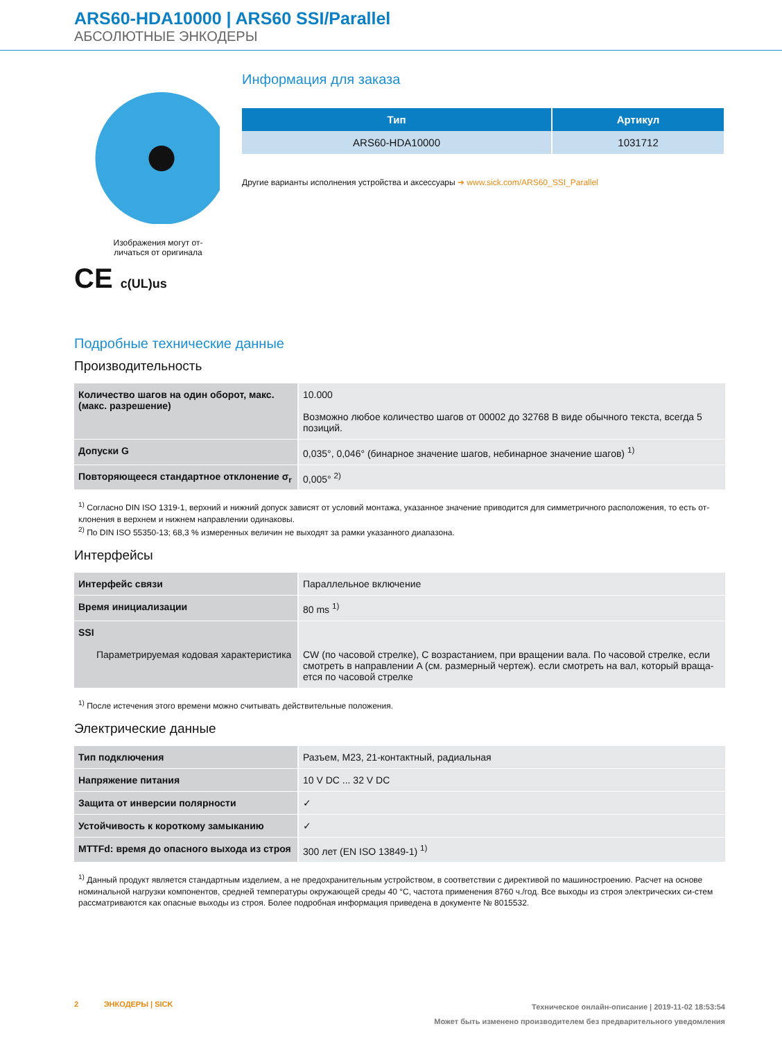ARS60-HDA10000 | ARS60 SSI/Parallel
АБСОЛЮТНЫЕ ЭНКОДЕРЫ
Изображения могут от-
личаться от оригинала
CE c(UL)us
Информация для заказа
| Тип | Артикул |
| --- | --- |
| ARS60-HDA10000 | 1031712 |
Другие варианты исполнения устройства и аксессуары ➔ www.sick.com/ARS60_SSI_Parallel
Подробные технические данные
Производительность
| Количество шагов на один оборот, макс. (макс. разрешение) | 10.000 Возможно любое количество шагов от 00002 до 32768 В виде обычного текста, всегда 5 позиций. |
| Допуски G | 0,035°, 0,046° (бинарное значение шагов, небинарное значение шагов) <sup>1)</sup> |
| Повторяющееся стандартное отклонение σ<sub>r</sub> | 0,005° <sup>2)</sup> |
<sup>1)</sup> Согласно DIN ISO 1319-1, верхний и нижний допуск зависят от условий монтажа, указанное значение приводится для симметричного расположения, то есть от-клонения в верхнем и нижнем направлении одинаковы.
<sup>2)</sup> По DIN ISO 55350-13; 68,3 % измеренных величин не выходят за рамки указанного диапазона.
Интерфейсы
| Интерфейс связи | Параллельное включение |
| Время инициализации | 80 ms <sup>1)</sup> |
| SSI Параметрируемая кодовая характеристика | CW (по часовой стрелке), С возрастанием, при вращении вала. По часовой стрелке, если смотреть в направлении A (см. размерный чертеж). если смотреть на вал, который враща-ется по часовой стрелке |
<sup>1)</sup> После истечения этого времени можно считывать действительные положения.
Электрические данные
| Тип подключения | Разъем, M23, 21-контактный, радиальная |
| Напряжение питания | 10 V DC ... 32 V DC |
| Защита от инверсии полярности | ✓ |
| Устойчивость к короткому замыканию | ✓ |
| MTTFd: время до опасного выхода из строя | 300 лет (EN ISO 13849-1) <sup>1)</sup> |
<sup>1)</sup> Данный продукт является стандартным изделием, а не предохранительным устройством, в соответствии с директивой по машиностроению. Расчет на основе номинальной нагрузки компонентов, средней температуры окружающей среды 40 °C, частота применения 8760 ч./год. Все выходы из строя электрических си-стем рассматриваются как опасные выходы из строя. Более подробная информация приведена в документе № 8015532.
2 ЭНКОДЕРЫ | SICK
Техническое онлайн-описание | 2019-11-02 18:53:54
Может быть изменено производителем без предварительного уведомления